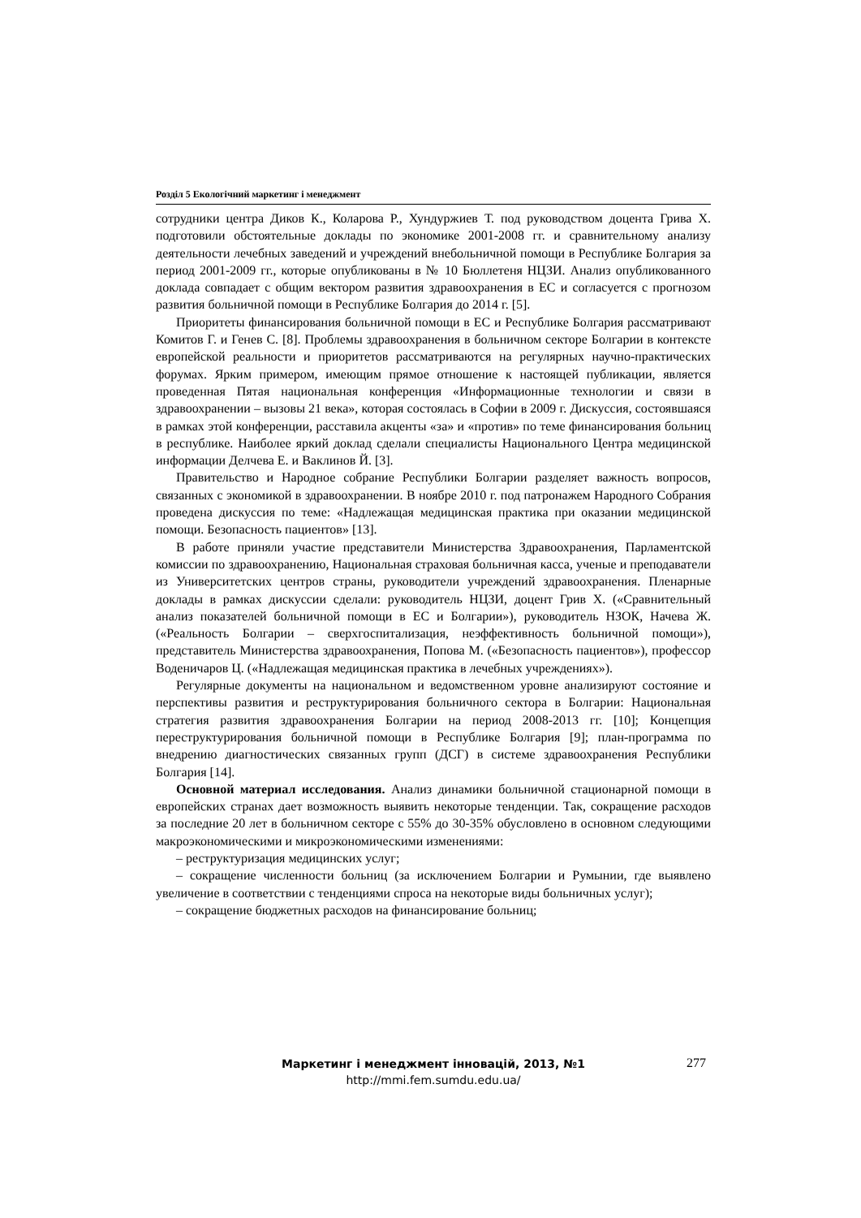Розділ 5 Екологічний маркетинг і менеджмент
сотрудники центра Диков К., Коларова Р., Хундуржиев Т. под руководством доцента Грива Х. подготовили обстоятельные доклады по экономике 2001-2008 гг. и сравнительному анализу деятельности лечебных заведений и учреждений внебольничной помощи в Республике Болгария за период 2001-2009 гг., которые опубликованы в № 10 Бюллетеня НЦЗИ. Анализ опубликованного доклада совпадает с общим вектором развития здравоохранения в ЕС и согласуется с прогнозом развития больничной помощи в Республике Болгария до 2014 г. [5].
Приоритеты финансирования больничной помощи в ЕС и Республике Болгария рассматривают Комитов Г. и Генев С. [8]. Проблемы здравоохранения в больничном секторе Болгарии в контексте европейской реальности и приоритетов рассматриваются на регулярных научно-практических форумах. Ярким примером, имеющим прямое отношение к настоящей публикации, является проведенная Пятая национальная конференция «Информационные технологии и связи в здравоохранении – вызовы 21 века», которая состоялась в Софии в 2009 г. Дискуссия, состоявшаяся в рамках этой конференции, расставила акценты «за» и «против» по теме финансирования больниц в республике. Наиболее яркий доклад сделали специалисты Национального Центра медицинской информации Делчева Е. и Ваклинов Й. [3].
Правительство и Народное собрание Республики Болгарии разделяет важность вопросов, связанных с экономикой в здравоохранении. В ноябре 2010 г. под патронажем Народного Собрания проведена дискуссия по теме: «Надлежащая медицинская практика при оказании медицинской помощи. Безопасность пациентов» [13].
В работе приняли участие представители Министерства Здравоохранения, Парламентской комиссии по здравоохранению, Национальная страховая больничная касса, ученые и преподаватели из Университетских центров страны, руководители учреждений здравоохранения. Пленарные доклады в рамках дискуссии сделали: руководитель НЦЗИ, доцент Грив Х. («Сравнительный анализ показателей больничной помощи в ЕС и Болгарии»), руководитель НЗОК, Начева Ж. («Реальность Болгарии – сверхгоспитализация, неэффективность больничной помощи»), представитель Министерства здравоохранения, Попова М. («Безопасность пациентов»), профессор Воденичаров Ц. («Надлежащая медицинская практика в лечебных учреждениях»).
Регулярные документы на национальном и ведомственном уровне анализируют состояние и перспективы развития и реструктурирования больничного сектора в Болгарии: Национальная стратегия развития здравоохранения Болгарии на период 2008-2013 гг. [10]; Концепция переструктурирования больничной помощи в Республике Болгария [9]; план-программа по внедрению диагностических связанных групп (ДСГ) в системе здравоохранения Республики Болгария [14].
Основной материал исследования. Анализ динамики больничной стационарной помощи в европейских странах дает возможность выявить некоторые тенденции. Так, сокращение расходов за последние 20 лет в больничном секторе с 55% до 30-35% обусловлено в основном следующими макроэкономическими и микроэкономическими изменениями:
– реструктуризация медицинских услуг;
– сокращение численности больниц (за исключением Болгарии и Румынии, где выявлено увеличение в соответствии с тенденциями спроса на некоторые виды больничных услуг);
– сокращение бюджетных расходов на финансирование больниц;
Маркетинг і менеджмент інновацій, 2013, №1
http://mmi.fem.sumdu.edu.ua/
277